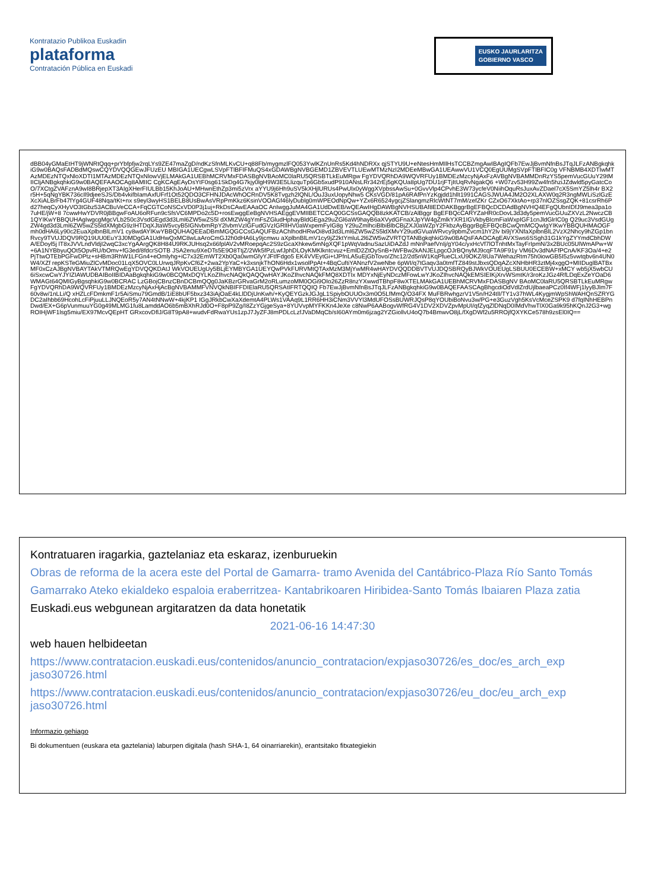Kontratazio Publikoa Euskadin
plataforma
Contratación Pública en Euskadi
EUSKO JAURLARITZA
GOBIERNO VASCO
dBB04yGMaEtHT9jWNRtQqq+prYbfpfjw2rqLYs9ZE47maZgD/ndKzSfnMLKvCU+q88Fb/mygmzlFQ053YwlKZnUnRs5Kd4hNDRXx qjSTYU9U+eNtesHmMIlHsTCCBZmgAwIBAgIQFb7EwJjBvmNfnBsJTqJLFzANBgkqhkiG9w0BAQsFADBdMQswCQYDVQQGEwJFUzEU MBIGA1UECgwLSVpFTlBFIFMuQS4xGDAWBgNVBGEMD1ZBVEVTLUEwMTMzNzI2MDEeMBwGA1UEAwwVU1VCQ0EgUUMgSVpFTlBFIC0g VFNBMB4XDTIwMTAzMDEzNTQxNloXDTI1MTAzMDEzNTQxNlowVjELMAkGA1UEBhMCRVMxFDASBgNVBAoMC0laRU5QRSBTLkEuMRgw FgYDVQRhDA9WQVRFUy1BMDEzMzcyNjAxFzAVBgNVBAMMDnRzYS5pemVucGUuY29tMIICIjANBgkqhkiG9w0BAQEFAAOCAg8AMIIC CgKCAgEAyDsYtF0sg61SkDg4G7kjy0lgH9W3E5LlizquTp6Gb5xudP910ANsLRr342rEj5gKQUa8pUg7DU1rjFTjItUqRvNgakQ6 +W07zv53H99Zw4fn5hziJZdwld5pyGatcCoO/7XCtgZVAFznA9wI8BRjepXT3AIgXHerFIULBb15KhJoAU+MHwnEthZp3mi5zVrx aYYU9j6Hh9uSV5kXHjlURUs4PwUlx0yWggXVpbssAwSu+0GvvVlp4CPvhE3W73ycfeV0NiihOquRsJuxAvZDael7cX5SmYZ5lh4r BX2r5H+5qNgYBK736cIl9djeeSJS/Db4vkifbIamAxfUFrf1Ot52QDO3CFHNJDAcWhOCRnDV5K8Tvgzh2lQNL/OuJ3uxUopyNhw5 CKsVGD/81pA6RAfPnYzKgjdd1hllt1991CAGSJWUA4JM2O2XLAXW0q2R3ngMWLiSzlGzEXcXiALBrFb47fYg4GUF48Nqa/tKt+nx s9eyl3wyHS1BELB8UsBwAsVRpPmKkz6KsinVOOAGf46lyDublg0mWPEOdNpQw+YZx6R6524ygcjZSlangmzRlcWtNT7mM/zefZKr CZxO67XktAo+rp37nlOZSsgZQK+81csrRh6Pd27heqCyXHyVO3tGbz53ACBuVeCCA+FqCGTCoNSCxVD0P3j1uj+RkDsCAwEAAaOC AnIwggJuMA4GA1UdDwEB/wQEAwIHgDAWBgNVHSUBAf8EDDAKBggrBgEFBQcDCDAdBgNVHQ4EFgQUbnIDfJ9mea3pa1o7uHE/jW+8 7cwwHwYDVR0jBBgwFoAU6oRFun9cSfsVC6MPDo2c5D+rosEwggEeBgNVHSAEggEVMIIBETCCAQ0GCSsGAQQB8zkKATCB/zAlBggr BgEFBQcCARYZaHR0cDovL3d3dy5pemVucGUuZXVzL2NwczCB1QYIKwYBBQUHAgIwgcgMgcVLb250c3VsdGEgd3d3Lml6ZW5wZS5l dXMtZW4gYmFsZGludHphayBldGEga29uZGl6aW9hayB6aXVydGFnaXJpYW4gZmlkYXR1IGVkbyBlcmFiaWxpIGF1cnJldGlrIC0g Q29uc3VsdGUgZW4gd3d3Lml6ZW5wZS5ldXMgbG9zIHTDqXJtaW5vcyB5IGNvbmRpY2lvbmVzIGFudGVzIGRlIHV0aWxpemFyIG8g Y29uZmlhciBlbiBlbCBjZXJ0aWZpY2FkbzAyBggrBgEFBQcBCwQmMCQwIgYIKwYBBQUHMAOGFmh0dHA6Ly90c2EuaXplbnBlLmV1 cy8wdAYIKwYBBQUHAQEEaDBmMGQGCCsGAQUFBzAChlhodHRwOi8vd3d3Lml6ZW5wZS5ldXMvY29udGVuaWRvcy9pbmZvcm1hY2lv bi9jYXNfaXplbnBlL2VzX2Nhcy9hZGp1bnRvcy9TVUJDQV9RQ19UU0EuY3J0MDgGA1UdHwQxMC8wLaAroCmGJ2h0dHA6Ly9jcmwu aXplbnBlLmV1cy9jZ2ktYmluL2l6ZW5wZVRTQTANBgkqhkiG9w0BAQsFAAOCAgEAVXSws6SSgh31G1kYgZYYmdCbhDWA/EDoyl5j lT8xJVVLndVldjI2wqC3xcYgAArgQK8H84U9RKJUHsq2x66fplAV2vMRoepqAc2S9zGcaXhkew5mNgXQF1pWqVadnuSazUiDAZdJ mNnPaefVnIj/gY04c/yxHcVf7lOTnhtMxTayFrIpmN/3x2BUc05UlWmAPw+W+6A1NYBbyuQOt5OpvRU/bOmv+fG3ed/8fdcrSOTB JSA2enu9XeDTs5E9O8TtjZ/2Wk5fPzLwfJphDLOyKMKlkntcvuz+EmlD2ZtOySnB+IWFBw2kANJELpgcOJrBQnyMJ9cqFTA9F91y VM6Dv3dNAFfPCnA/KF3Oa/4+e2PjTtwOTEbPGFwDPtz+sHBm3RhW1LFGn4+eOmlyhg+iC7x32EmWT2Xb0Qa0wmGfyYJFtfFdgo5 EK4VVEytGi+tJPfnLA5uEjGbTovo/Zhc12/2d5nW1KqPfueCLxU9OKZ/8Ua7WehazRtm75h0iowGB5I5z5vwtqbv6n4UN0W4/XZf repKSTeGMiuZlCvMDoc01LqX5OVC0LUrwqJRpKvCf6Z+2wa2YpYaC+k3xsnjkThON6Hdx1wsolPpAt+4BqCuftiYANnzfV2weNbe 6pWI/q7tGaqv3a0tmfTZ849stJbxsQDqAZcXNHbHR3ztMj4xggO+MIIDuglBATBxMF0xCzAJBgNVBAYTAkVTMRQwEgYDVQQKDAtJ WkVOUEUgUy5BLjEYMBYGA1UEYQwPVkFURVMtQTAxMzM3MjYwMR4wHAYDVQQDDBVTVUJDQSBRQyBJWkVOUEUgLSBUU0ECEBW+xMCY wb5jX5wbCU6iSxcwCwYJYIZIAWUDBAIBoIIBIDAaBgkqhkiG9w0BCQMxDQYLKoZIhvcNAQkQAQQwHAYJKoZIhvcNAQkFMQ8XDTIx MDYxNjEyNDczMFowLwYJKoZIhvcNAQkEMSIEIKjXrvWSmtK/r3roKzJGz4RfLDqExZeYOaD6WMAGt64QMIGyBgsqhkiG9w0BCRAC LzGBojCBnzCBnDCBmQQg0JaKBzrGRvaGrM2oRLumzoMM0OGi9OIo26ZzR8nzYXwwdTBhpF8wXTELMAkGA1UEBhMCRVMxFDASBgNV BAoMC0laRU5QRSBTLkEuMRgwFgYDVQRhDA9WQVRFUy1BMDEzMzcyNjAxHjAcBgNVBAMMFVNVQkNBIFFDIElaRU5QRSAtIFRTQQIQ Fb7EwJjBvmNfnBsJTqJLFzANBgkqhkiG9w0BAQEFAASCAgBhgcdiOdVdlZrdUjlbaeaPCz0If4WFj1lyyBJlm7F60v8w/1nLLi/Q xHZLcFDmkmF1r5AiSmu79GmdB/1iE8bUF5bxz343iAjOaE4kLlDDjUnKwh/+KyQEYGzkJGJgL1SpiybOUUOx3m0O5LfMmQ/O34FX MuFBRwhgzrV1V5n/H24tlI/TY1v37hWL4KygjmWpShWAHQnSZRYGDC2aIhbb69HcohLcFiPjuuLLJNQEoR5y7AN4tNNwW+4kjKP1 IGgJRkbCwXaXdemtA4PLWs1VAAq9L1RR6HH3iCNm3VVYl3MdUFOSsBUWRJQsP8qYOUbiBoNvu3w/PG+e3GuzVgh5KsVcMceZSPK9 d7fqINhHEBPnDwd/EX+G6pVunmuuYG0g49MLMG1fu8LamddAO6b5mBXhRJd0O+F8pP9Zg/I8ZzYGjgeSya+8YUVvpMYFKKn4JeXe c8NwP6AABogvWfRG4V1DV2XDVZpvMpUI/qfZyqZlDNqD0IMdVhwTlX0Ga9k95hKQnJ2G3+wgROIHjWF1lsg5miu/EX97McvQEpHT GRxcovDflJ/G8T9pA8+wudvFdRwaYUs1zpJ7JyZFJ8mPDLcLzfJVaDMqCb/sI60AYm0m6jzag2YZGiollvU4oQ7b4BmwvO8jL/fXgDWf2u5RROjfQXYKCe578h9zsEl0IQ==
Kontratuaren iragarkia, gaztelaniaz eta eskaraz, izenburuekin
Obras de reforma de la acera este del Portal de Gamarra- tramo Avenida del Cantábrico-Plaza Río Santo Tomás
Gamarrako Ateko ekialdeko espaloia eraberritzea- Kantabrikoaren Hiribidea-Santo Tomás Ibaiaren Plaza zatia
Euskadi.eus webgunean argitaratzen da data honetatik
2021-06-16 14:47:30
web hauen helbideetan
https://www.contratacion.euskadi.eus/contenidos/anuncio_contratacion/expjaso30726/es_doc/es_arch_exp jaso30726.html
https://www.contratacion.euskadi.eus/contenidos/anuncio_contratacion/expjaso30726/eu_doc/eu_arch_exp jaso30726.html
Informazio gehiago
Bi dokumentuen (euskara eta gaztelania) laburpen digitala (hash SHA-1, 64 oinarriarekin), erantsitako fitxategiekin